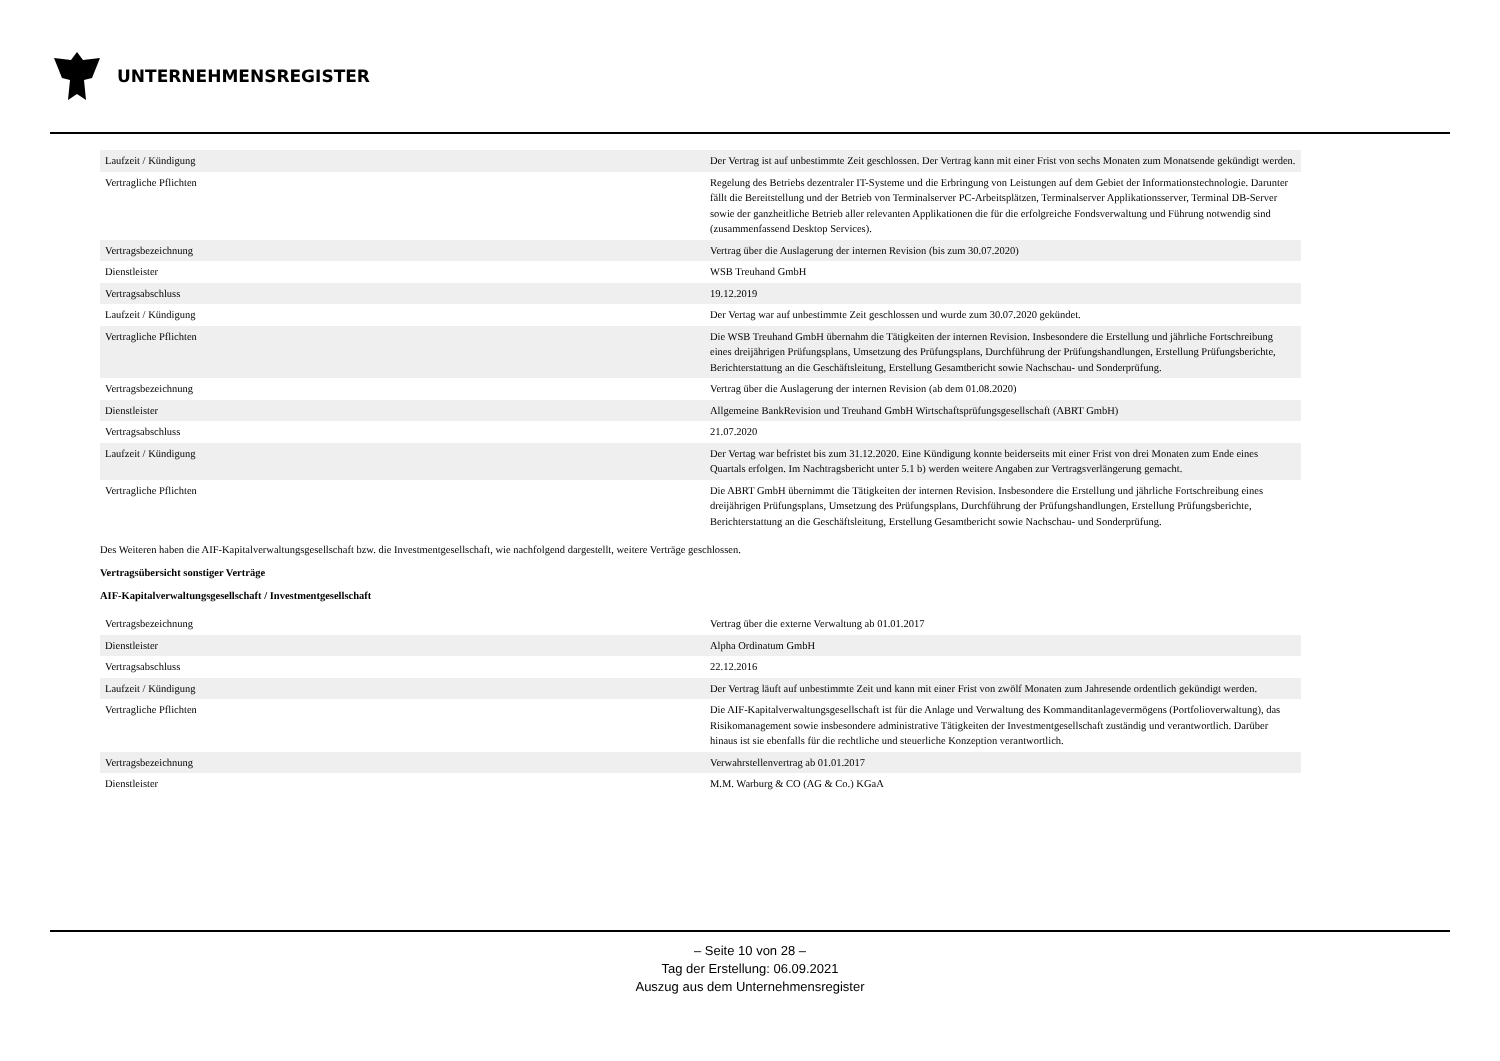UNTERNEHMENSREGISTER
| Laufzeit / Kündigung | Der Vertrag ist auf unbestimmte Zeit geschlossen. Der Vertrag kann mit einer Frist von sechs Monaten zum Monatsende gekündigt werden. |
| Vertragliche Pflichten | Regelung des Betriebs dezentraler IT-Systeme und die Erbringung von Leistungen auf dem Gebiet der Informationstechnologie. Darunter fällt die Bereitstellung und der Betrieb von Terminalserver PC-Arbeitsplätzen, Terminalserver Applikationsserver, Terminal DB-Server sowie der ganzheitliche Betrieb aller relevanten Applikationen die für die erfolgreiche Fondsverwaltung und Führung notwendig sind (zusammenfassend Desktop Services). |
| Vertragsbezeichnung | Vertrag über die Auslagerung der internen Revision (bis zum 30.07.2020) |
| Dienstleister | WSB Treuhand GmbH |
| Vertragsabschluss | 19.12.2019 |
| Laufzeit / Kündigung | Der Vertag war auf unbestimmte Zeit geschlossen und wurde zum 30.07.2020 gekündet. |
| Vertragliche Pflichten | Die WSB Treuhand GmbH übernahm die Tätigkeiten der internen Revision. Insbesondere die Erstellung und jährliche Fortschreibung eines dreijährigen Prüfungsplans, Umsetzung des Prüfungsplans, Durchführung der Prüfungshandlungen, Erstellung Prüfungsberichte, Berichterstattung an die Geschäftsleitung, Erstellung Gesamtbericht sowie Nachschau- und Sonderprüfung. |
| Vertragsbezeichnung | Vertrag über die Auslagerung der internen Revision (ab dem 01.08.2020) |
| Dienstleister | Allgemeine BankRevision und Treuhand GmbH Wirtschaftsprüfungsgesellschaft (ABRT GmbH) |
| Vertragsabschluss | 21.07.2020 |
| Laufzeit / Kündigung | Der Vertag war befristet bis zum 31.12.2020. Eine Kündigung konnte beiderseits mit einer Frist von drei Monaten zum Ende eines Quartals erfolgen. Im Nachtragsbericht unter 5.1 b) werden weitere Angaben zur Vertragsverlängerung gemacht. |
| Vertragliche Pflichten | Die ABRT GmbH übernimmt die Tätigkeiten der internen Revision. Insbesondere die Erstellung und jährliche Fortschreibung eines dreijährigen Prüfungsplans, Umsetzung des Prüfungsplans, Durchführung der Prüfungshandlungen, Erstellung Prüfungsberichte, Berichterstattung an die Geschäftsleitung, Erstellung Gesamtbericht sowie Nachschau- und Sonderprüfung. |
Des Weiteren haben die AIF-Kapitalverwaltungsgesellschaft bzw. die Investmentgesellschaft, wie nachfolgend dargestellt, weitere Verträge geschlossen.
Vertragsübersicht sonstiger Verträge
AIF-Kapitalverwaltungsgesellschaft / Investmentgesellschaft
| Vertragsbezeichnung | Vertrag über die externe Verwaltung ab 01.01.2017 |
| Dienstleister | Alpha Ordinatum GmbH |
| Vertragsabschluss | 22.12.2016 |
| Laufzeit / Kündigung | Der Vertrag läuft auf unbestimmte Zeit und kann mit einer Frist von zwölf Monaten zum Jahresende ordentlich gekündigt werden. |
| Vertragliche Pflichten | Die AIF-Kapitalverwaltungsgesellschaft ist für die Anlage und Verwaltung des Kommanditanlagevermögens (Portfolioverwaltung), das Risikomanagement sowie insbesondere administrative Tätigkeiten der Investmentgesellschaft zuständig und verantwortlich. Darüber hinaus ist sie ebenfalls für die rechtliche und steuerliche Konzeption verantwortlich. |
| Vertragsbezeichnung | Verwahrstellenvertrag ab 01.01.2017 |
| Dienstleister | M.M. Warburg & CO (AG & Co.) KGaA |
– Seite 10 von 28 –
Tag der Erstellung: 06.09.2021
Auszug aus dem Unternehmensregister